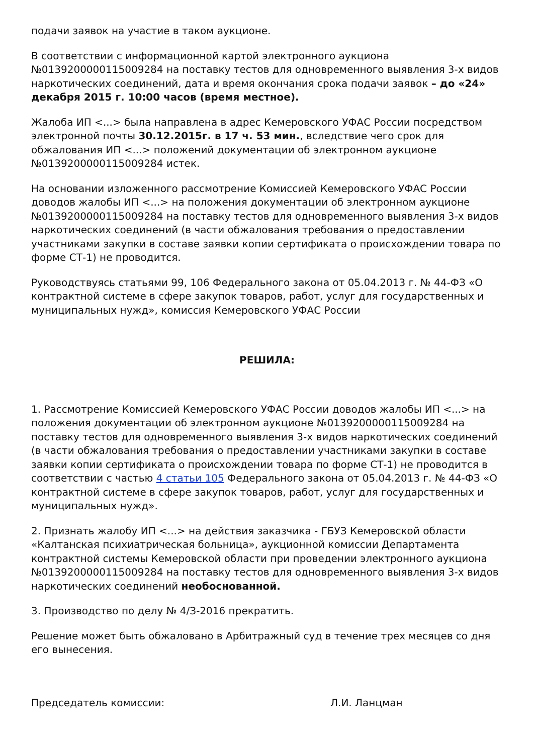подачи заявок на участие в таком аукционе.
В соответствии с информационной картой электронного аукциона №0139200000115009284 на поставку тестов для одновременного выявления 3-х видов наркотических соединений, дата и время окончания срока подачи заявок – до «24» декабря 2015 г. 10:00 часов (время местное).
Жалоба ИП <...> была направлена в адрес Кемеровского УФАС России посредством электронной почты 30.12.2015г. в 17 ч. 53 мин., вследствие чего срок для обжалования ИП <...> положений документации об электронном аукционе №0139200000115009284 истек.
На основании изложенного рассмотрение Комиссией Кемеровского УФАС России доводов жалобы ИП <...> на положения документации об электронном аукционе №0139200000115009284 на поставку тестов для одновременного выявления 3-х видов наркотических соединений (в части обжалования требования о предоставлении участниками закупки в составе заявки копии сертификата о происхождении товара по форме СТ-1) не проводится.
Руководствуясь статьями 99, 106 Федерального закона от 05.04.2013 г. № 44-ФЗ «О контрактной системе в сфере закупок товаров, работ, услуг для государственных и муниципальных нужд», комиссия Кемеровского УФАС России
РЕШИЛА:
1. Рассмотрение Комиссией Кемеровского УФАС России доводов жалобы ИП <...> на положения документации об электронном аукционе №0139200000115009284 на поставку тестов для одновременного выявления 3-х видов наркотических соединений (в части обжалования требования о предоставлении участниками закупки в составе заявки копии сертификата о происхождении товара по форме СТ-1) не проводится в соответствии с частью 4 статьи 105 Федерального закона от 05.04.2013 г. № 44-ФЗ «О контрактной системе в сфере закупок товаров, работ, услуг для государственных и муниципальных нужд».
2. Признать жалобу ИП <...> на действия заказчика - ГБУЗ Кемеровской области «Калтанская психиатрическая больница», аукционной комиссии Департамента контрактной системы Кемеровской области при проведении электронного аукциона №0139200000115009284 на поставку тестов для одновременного выявления 3-х видов наркотических соединений необоснованной.
3. Производство по делу № 4/З-2016 прекратить.
Решение может быть обжаловано в Арбитражный суд в течение трех месяцев со дня его вынесения.
Председатель комиссии: Л.И. Ланцман